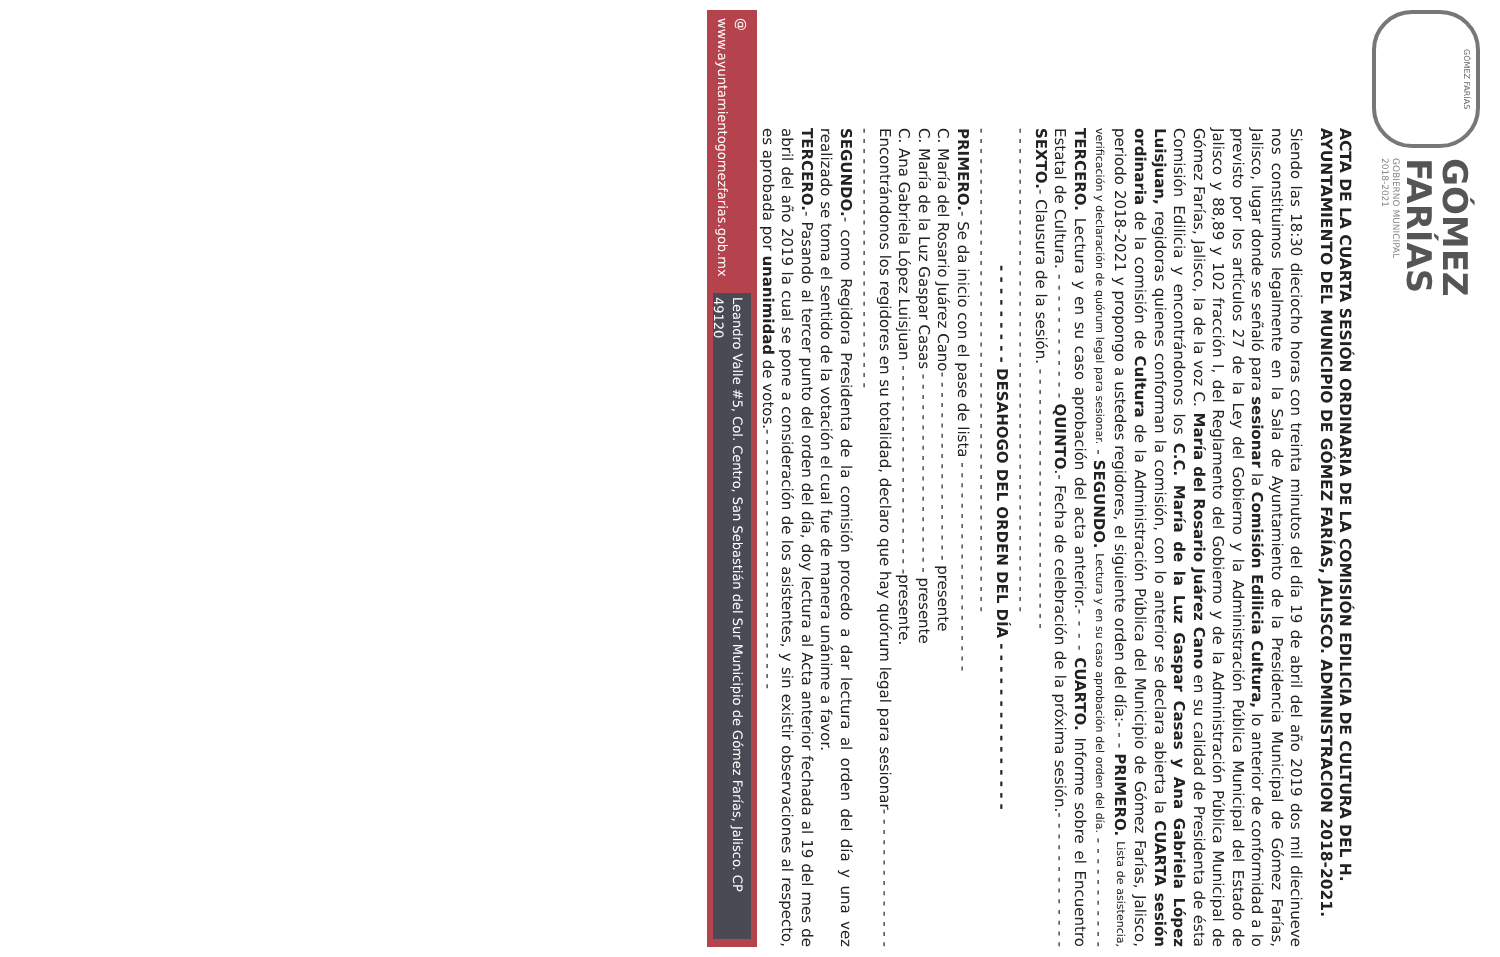GÓMEZ FARÍAS
GÓMEZ
FARÍAS
GOBIERNO MUNICIPAL
2018-2021
ACTA DE LA CUARTA SESIÓN ORDINARIA DE LA COMISIÓN EDILICIA DE CULTURA DEL H. AYUNTAMIENTO DEL MUNICIPIO DE GÓMEZ FARÍAS, JALISCO. ADMINISTRACION 2018-2021.
Siendo las 18:30 dieciocho horas con treinta minutos del día 19 de abril del año 2019 dos mil diecinueve nos constituimos legalmente en la Sala de Ayuntamiento de la Presidencia Municipal de Gómez Farías, Jalisco, lugar donde se señaló para sesionar la Comisión Edilicia Cultura, lo anterior de conformidad a lo previsto por los artículos 27 de la Ley del Gobierno y la Administración Pública Municipal del Estado de Jalisco y 88,89 y 102 fracción I, del Reglamento del Gobierno y de la Administración Pública Municipal de Gómez Farías, Jalisco, la de la voz C. María del Rosario Juárez Cano en su calidad de Presidenta de ésta Comisión Edilicia y encontrándonos los C.C. María de la Luz Gaspar Casas y Ana Gabriela López Luisjuan, regidoras quienes conforman la comisión, con lo anterior se declara abierta la CUARTA sesión ordinaria de la comisión de Cultura de la Administración Pública del Municipio de Gómez Farías, Jalisco, periodo 2018-2021 y propongo a ustedes regidores, el siguiente orden del día:- - - PRIMERO. Lista de asistencia, verificación y declaración de quórum legal para sesionar. - SEGUNDO. Lectura y en su caso aprobación del orden del día. - - - - - - - - - - - TERCERO. Lectura y en su caso aprobación del acta anterior.- - - - CUARTO. Informe sobre el Encuentro Estatal de Cultura. - - - - - - - - - - - - QUINTO.- Fecha de celebración de la próxima sesión.- - - - - - - - - - - - - SEXTO.- Clausura de la sesión. - - - - - - - - - - - - - - - - - - - - - - - - - -
- - - - - - - - - - - - - - - - - - - - - - - - - - - - - - - - - - - - - - - - - - - - - - - -
- - - - - - - - - DESAHOGO DEL ORDEN DEL DÍA - - - - - - - - - - - - - - -
- - - - - - - - - - - - - - - - - - - - - - - - - - - - - - - - - - - - - - - - - - - - - - - -
PRIMERO.- Se da inicio con el pase de lista - - - - - - - - - - - - - - - - - - - - -
C. María del Rosario Juárez Cano- - - - - - - - - - - - - - - - - - - presente
C. María de la Luz Gaspar Casas - - - - - - - - - - - - - - - - - - - - presente
C. Ana Gabriela López Luisjuan - - - - - - - - - - - - - - - - - - - - -presente.
Encontrándonos los regidores en su totalidad, declaro que hay quórum legal para sesionar- - - - - - - - - - - - - - - - - - - - - - - - - - - - - - - - - - - - - - - -
SEGUNDO.- como Regidora Presidenta de la comisión procedo a dar lectura al orden del día y una vez realizado se toma el sentido de la votación el cual fue de manera unánime a favor.
TERCERO.- Pasando al tercer punto del orden del día, doy lectura al Acta anterior fechada al 19 del mes de abril del año 2019 la cual se pone a consideración de los asistentes, y sin existir observaciones al respecto, es aprobada por unanimidad de votos.- - - - - - - - - - - - - - - - - - - - - - - - - -
@ www.ayuntamientogomezfarias.gob.mx Leandro Valle #5, Col. Centro, San Sebastián del Sur Municipio de Gómez Farías, Jalisco. CP 49120